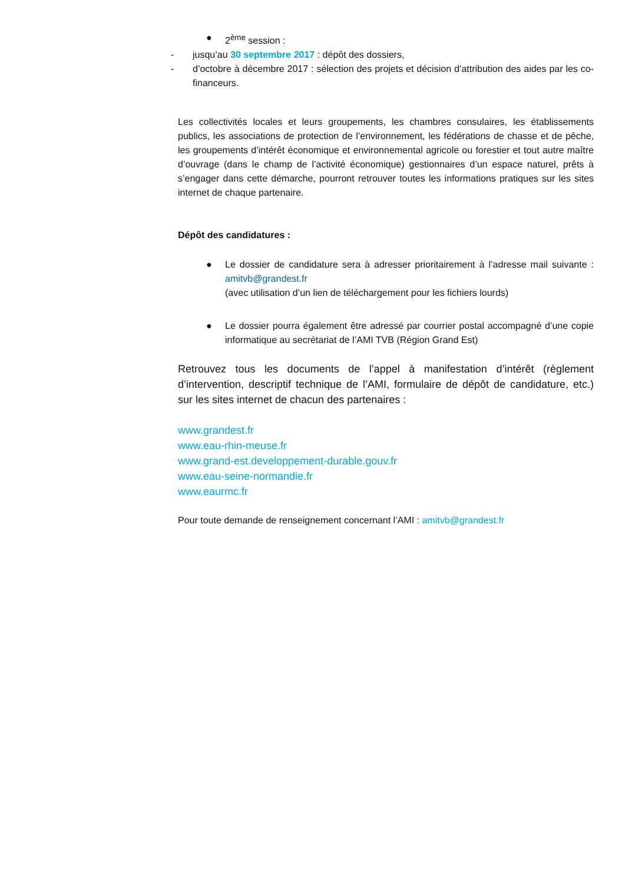● 2<sup>ème</sup> session :
- jusqu’au 30 septembre 2017 : dépôt des dossiers,
- d’octobre à décembre 2017 : sélection des projets et décision d’attribution des aides par les co-financeurs.
Les collectivités locales et leurs groupements, les chambres consulaires, les établissements publics, les associations de protection de l’environnement, les fédérations de chasse et de pêche, les groupements d’intérêt économique et environnemental agricole ou forestier et tout autre maître d’ouvrage (dans le champ de l’activité économique) gestionnaires d’un espace naturel, prêts à s’engager dans cette démarche, pourront retrouver toutes les informations pratiques sur les sites internet de chaque partenaire.
Dépôt des candidatures :
● Le dossier de candidature sera à adresser prioritairement à l’adresse mail suivante : amitvb@grandest.fr
(avec utilisation d’un lien de téléchargement pour les fichiers lourds)
● Le dossier pourra également être adressé par courrier postal accompagné d’une copie informatique au secrétariat de l’AMI TVB (Région Grand Est)
Retrouvez tous les documents de l’appel à manifestation d’intérêt (règlement d’intervention, descriptif technique de l’AMI, formulaire de dépôt de candidature, etc.) sur les sites internet de chacun des partenaires :
www.grandest.fr
www.eau-rhin-meuse.fr
www.grand-est.developpement-durable.gouv.fr
www.eau-seine-normandie.fr
www.eaurmc.fr
Pour toute demande de renseignement concernant l’AMI : amitvb@grandest.fr